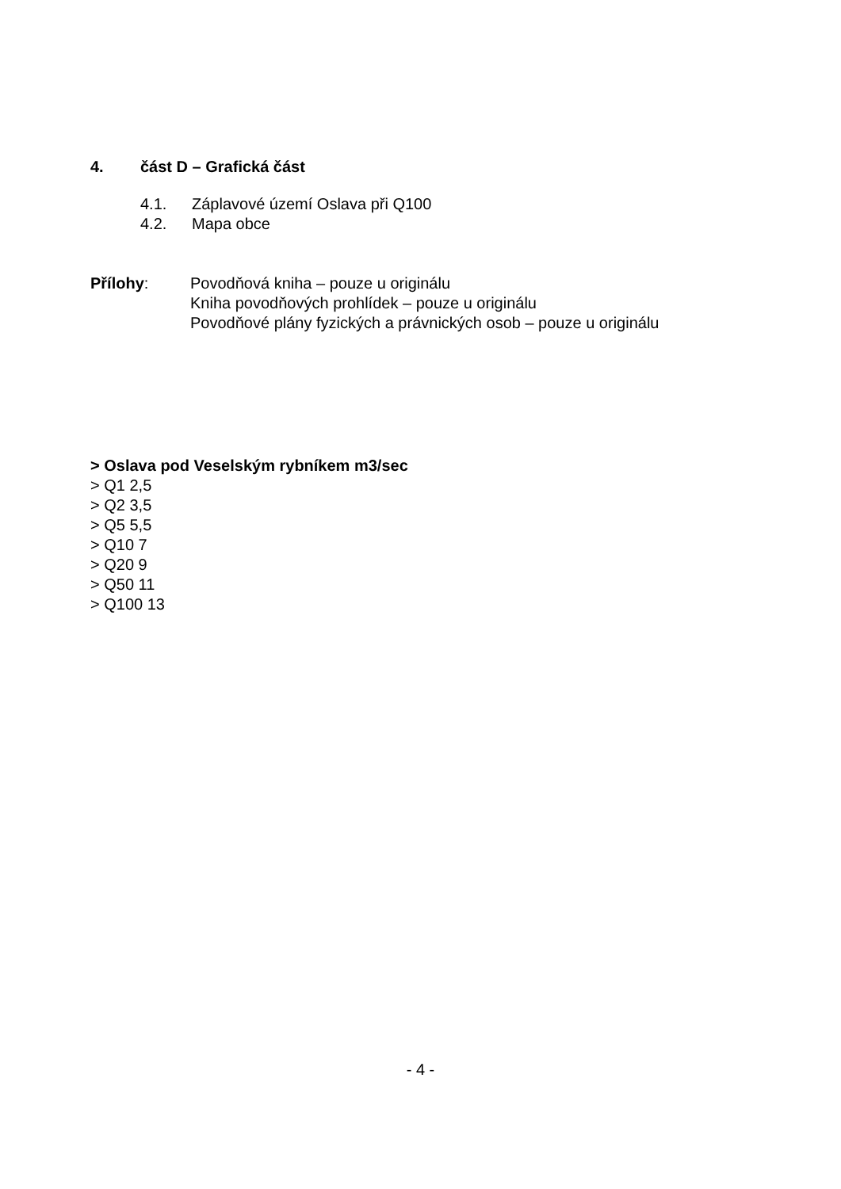4. část D – Grafická část
4.1. Záplavové území Oslava při Q100
4.2. Mapa obce
Přílohy: Povodňová kniha – pouze u originálu
Kniha povodňových prohlídek – pouze u originálu
Povodňové plány fyzických a právnických osob – pouze u originálu
> Oslava pod Veselským rybníkem m3/sec
> Q1 2,5
> Q2 3,5
> Q5 5,5
> Q10 7
> Q20 9
> Q50 11
> Q100 13
- 4 -